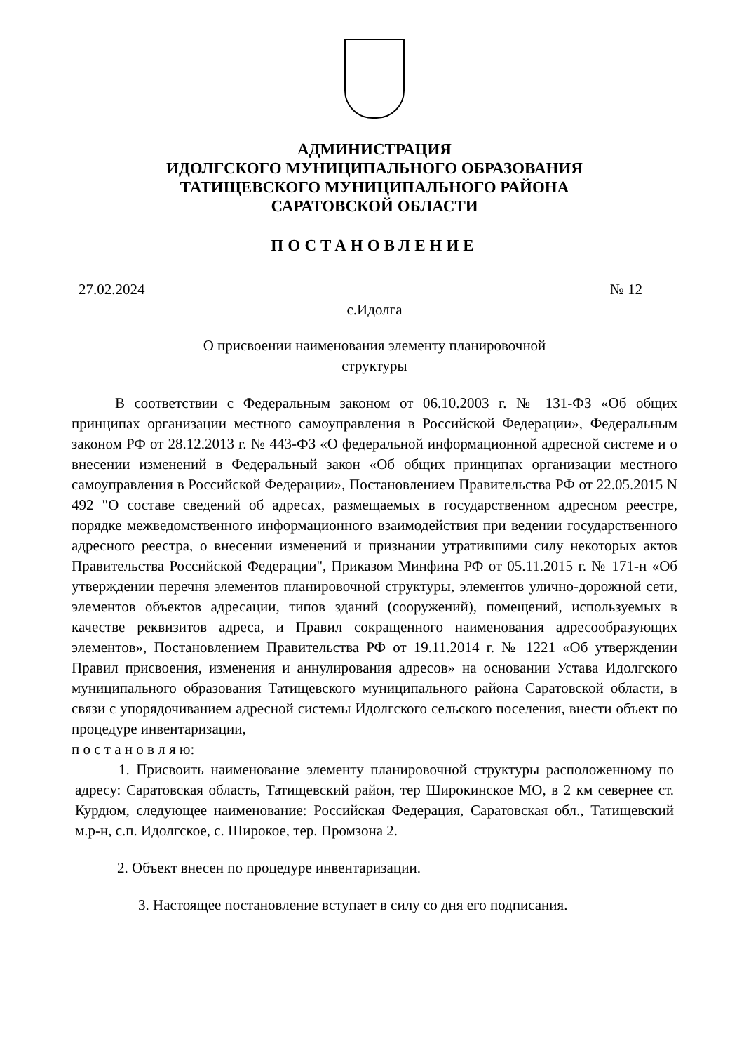АДМИНИСТРАЦИЯ
ИДОЛГСКОГО МУНИЦИПАЛЬНОГО ОБРАЗОВАНИЯ
ТАТИЩЕВСКОГО МУНИЦИПАЛЬНОГО РАЙОНА
САРАТОВСКОЙ ОБЛАСТИ
ПОСТАНОВЛЕНИЕ
27.02.2024 № 12
с.Идолга
О присвоении наименования элементу планировочной
структуры
В соответствии с Федеральным законом от 06.10.2003 г. № 131-ФЗ «Об общих принципах организации местного самоуправления в Российской Федерации», Федеральным законом РФ от 28.12.2013 г. № 443-ФЗ «О федеральной информационной адресной системе и о внесении изменений в Федеральный закон «Об общих принципах организации местного самоуправления в Российской Федерации», Постановлением Правительства РФ от 22.05.2015 N 492 "О составе сведений об адресах, размещаемых в государственном адресном реестре, порядке межведомственного информационного взаимодействия при ведении государственного адресного реестра, о внесении изменений и признании утратившими силу некоторых актов Правительства Российской Федерации", Приказом Минфина РФ от 05.11.2015 г. № 171-н «Об утверждении перечня элементов планировочной структуры, элементов улично-дорожной сети, элементов объектов адресации, типов зданий (сооружений), помещений, используемых в качестве реквизитов адреса, и Правил сокращенного наименования адресообразующих элементов», Постановлением Правительства РФ от 19.11.2014 г. № 1221 «Об утверждении Правил присвоения, изменения и аннулирования адресов» на основании Устава Идолгского муниципального образования Татищевского муниципального района Саратовской области, в связи с упорядочиванием адресной системы Идолгского сельского поселения, внести объект по процедуре инвентаризации,
п о с т а н о в л я ю:
1. Присвоить наименование элементу планировочной структуры расположенному по адресу: Саратовская область, Татищевский район, тер Широкинское МО, в 2 км севернее ст. Курдюм, следующее наименование: Российская Федерация, Саратовская обл., Татищевский м.р-н, с.п. Идолгское, с. Широкое, тер. Промзона 2.
2. Объект внесен по процедуре инвентаризации.
3. Настоящее постановление вступает в силу со дня его подписания.